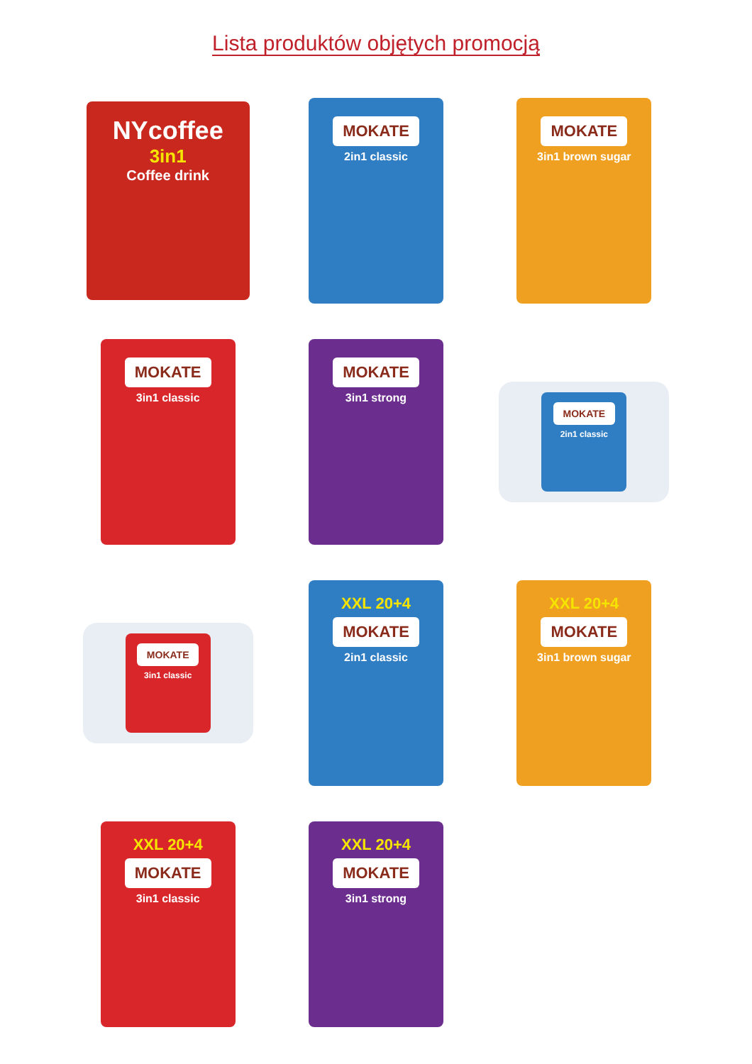Lista produktów objętych promocją
NYcoffee
3in1
Coffee drink
MOKATE
2in1 classic
MOKATE
3in1 brown sugar
MOKATE
3in1 classic
MOKATE
3in1 strong
MOKATE
2in1 classic
MOKATE
3in1 classic
XXL 20+4
MOKATE
2in1 classic
XXL 20+4
MOKATE
3in1 brown sugar
XXL 20+4
MOKATE
3in1 classic
XXL 20+4
MOKATE
3in1 strong